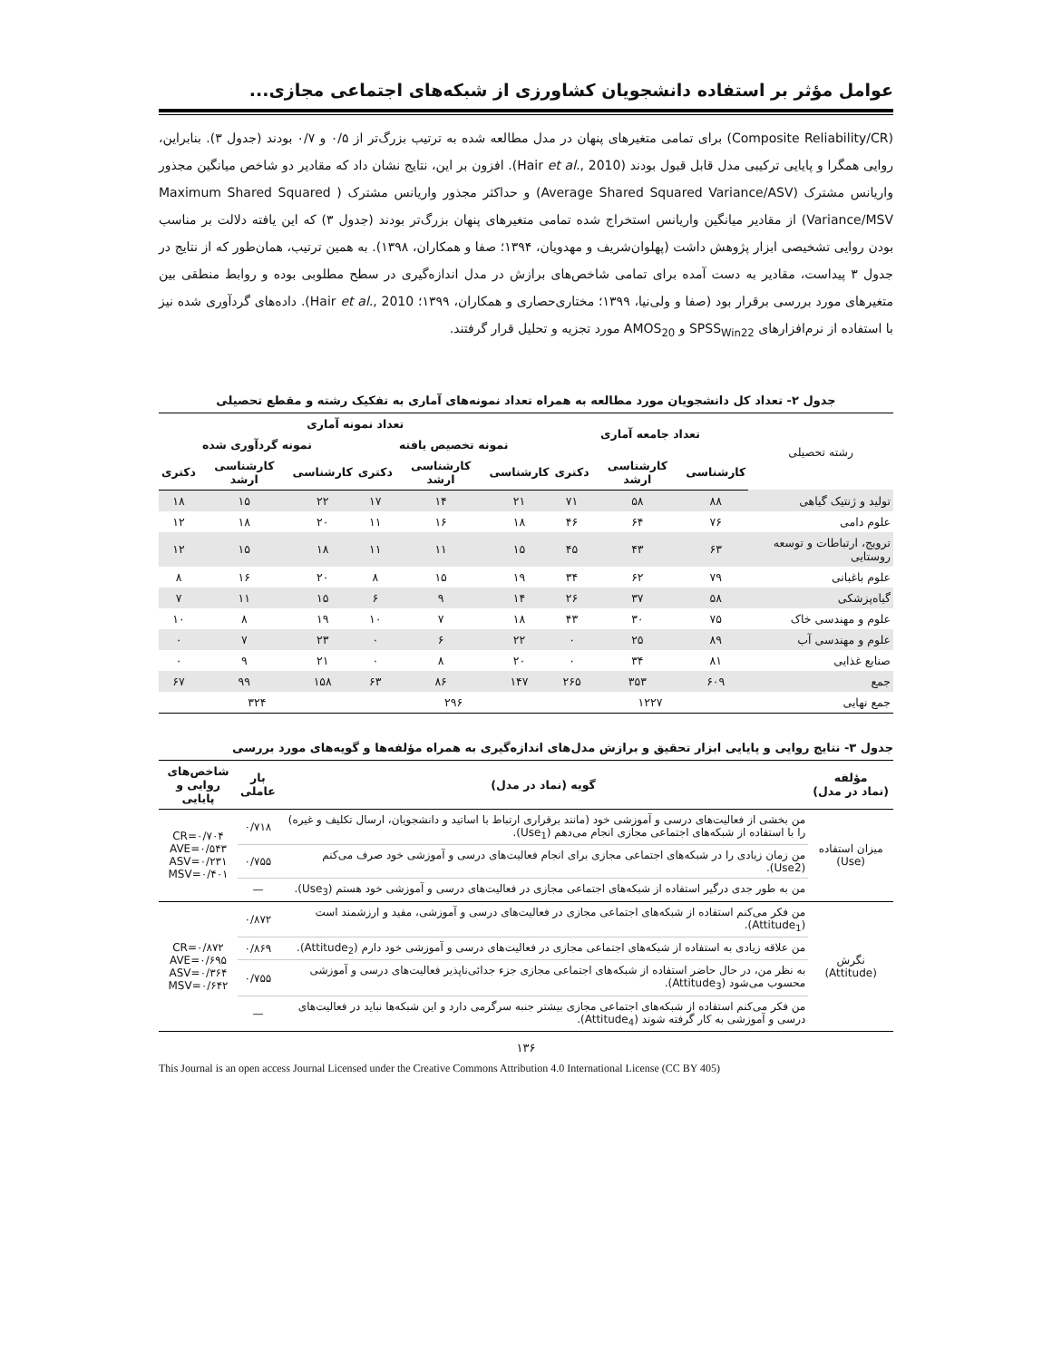عوامل مؤثر بر استفاده دانشجویان کشاورزی از شبکه‌های اجتماعی مجازی...
(Composite Reliability/CR) برای تمامی متغیرهای پنهان در مدل مطالعه شده به ترتیب بزرگ‌تر از ۰/۵ و ۰/۷ بودند (جدول ۳). بنابراین، روایی همگرا و پایایی ترکیبی مدل قابل قبول بودند (Hair et al., 2010). افزون بر این، نتایج نشان داد که مقادیر دو شاخص میانگین مجذور واریانس مشترک (Average Shared Squared Variance/ASV) و حداکثر مجذور واریانس مشترک ( Maximum Shared Squared Variance/MSV) از مقادیر میانگین واریانس استخراج شده تمامی متغیرهای پنهان بزرگ‌تر بودند (جدول ۳) که این یافته دلالت بر مناسب بودن روایی تشخیصی ابزار پژوهش داشت (پهلوان‌شریف و مهدویان، ۱۳۹۴؛ صفا و همکاران، ۱۳۹۸). به همین ترتیب، همان‌طور که از نتایج در جدول ۳ پیداست، مقادیر به دست آمده برای تمامی شاخص‌های برازش در مدل اندازه‌گیری در سطح مطلوبی بوده و روابط منطقی بین متغیرهای مورد بررسی برقرار بود (صفا و ولی‌نیا، ۱۳۹۹؛ مختاری‌حصاری و همکاران، ۱۳۹۹؛ Hair et al., 2010). داده‌های گردآوری شده نیز با استفاده از نرم‌افزارهای SPSS<sub>Win22</sub> و AMOS<sub>20</sub> مورد تجزیه و تحلیل قرار گرفتند.
جدول ۲- تعداد کل دانشجویان مورد مطالعه به همراه تعداد نمونه‌های آماری به تفکیک رشته و مقطع تحصیلی
| رشته تحصیلی | تعداد جامعه آماری | | | تعداد نمونه آماری | | | | | |
| --- | --- | --- | --- | --- | --- | --- | --- | --- | --- |
| | | | | نمونه تخصیص یافته | | | نمونه گردآوری شده | | |
| | کارشناسی | کارشناسی ارشد | دکتری | کارشناسی | کارشناسی ارشد | دکتری | کارشناسی | کارشناسی ارشد | دکتری |
| تولید و ژنتیک گیاهی | ۸۸ | ۵۸ | ۷۱ | ۲۱ | ۱۴ | ۱۷ | ۲۲ | ۱۵ | ۱۸ |
| علوم دامی | ۷۶ | ۶۴ | ۴۶ | ۱۸ | ۱۶ | ۱۱ | ۲۰ | ۱۸ | ۱۲ |
| ترویج، ارتباطات و توسعه روستایی | ۶۳ | ۴۳ | ۴۵ | ۱۵ | ۱۱ | ۱۱ | ۱۸ | ۱۵ | ۱۲ |
| علوم باغبانی | ۷۹ | ۶۲ | ۳۴ | ۱۹ | ۱۵ | ۸ | ۲۰ | ۱۶ | ۸ |
| گیاه‌پزشکی | ۵۸ | ۳۷ | ۲۶ | ۱۴ | ۹ | ۶ | ۱۵ | ۱۱ | ۷ |
| علوم و مهندسی خاک | ۷۵ | ۳۰ | ۴۳ | ۱۸ | ۷ | ۱۰ | ۱۹ | ۸ | ۱۰ |
| علوم و مهندسی آب | ۸۹ | ۲۵ | ۰ | ۲۲ | ۶ | ۰ | ۲۳ | ۷ | ۰ |
| صنایع غذایی | ۸۱ | ۳۴ | ۰ | ۲۰ | ۸ | ۰ | ۲۱ | ۹ | ۰ |
| جمع | ۶۰۹ | ۳۵۳ | ۲۶۵ | ۱۴۷ | ۸۶ | ۶۳ | ۱۵۸ | ۹۹ | ۶۷ |
| جمع نهایی | ۱۲۲۷ | | | ۲۹۶ | | | ۳۲۴ | | |
جدول ۳- نتایج روایی و پایایی ابزار تحقیق و برازش مدل‌های اندازه‌گیری به همراه مؤلفه‌ها و گویه‌های مورد بررسی
| مؤلفه (نماد در مدل) | گویه (نماد در مدل) | بار عاملی | شاخص‌های روایی و پایایی |
| --- | --- | --- | --- |
| میزان استفاده (Use) | من بخشی از فعالیت‌های درسی و آموزشی خود (مانند برقراری ارتباط با اساتید و دانشجویان، ارسال تکلیف و غیره) را با استفاده از شبکه‌های اجتماعی مجازی انجام می‌دهم (Use<sub>1</sub>). | ۰/۷۱۸ | CR=۰/۷۰۴ AVE=۰/۵۴۳ ASV=۰/۲۳۱ MSV=۰/۴۰۱ |
| | من زمان زیادی را در شبکه‌های اجتماعی مجازی برای انجام فعالیت‌های درسی و آموزشی خود صرف می‌کنم (Use2). | ۰/۷۵۵ | |
| | من به طور جدی درگیر استفاده از شبکه‌های اجتماعی مجازی در فعالیت‌های درسی و آموزشی خود هستم (Use<sub>3</sub>). | — | |
| نگرش (Attitude) | من فکر می‌کنم استفاده از شبکه‌های اجتماعی مجازی در فعالیت‌های درسی و آموزشی، مفید و ارزشمند است (Attitude<sub>1</sub>). | ۰/۸۷۲ | CR=۰/۸۷۲ AVE=۰/۶۹۵ ASV=۰/۳۶۴ MSV=۰/۶۴۲ |
| | من علاقه زیادی به استفاده از شبکه‌های اجتماعی مجازی در فعالیت‌های درسی و آموزشی خود دارم (Attitude<sub>2</sub>). | ۰/۸۶۹ | |
| | به نظر من، در حال حاضر استفاده از شبکه‌های اجتماعی مجازی جزء جدائی‌ناپذیر فعالیت‌های درسی و آموزشی محسوب می‌شود (Attitude<sub>3</sub>). | ۰/۷۵۵ | |
| | من فکر می‌کنم استفاده از شبکه‌های اجتماعی مجازی بیشتر جنبه سرگرمی دارد و این شبکه‌ها نباید در فعالیت‌های درسی و آموزشی به کار گرفته شوند (Attitude<sub>4</sub>). | — | |
۱۳۶
This Journal is an open access Journal Licensed under the Creative Commons Attribution 4.0 International License (CC BY 405)